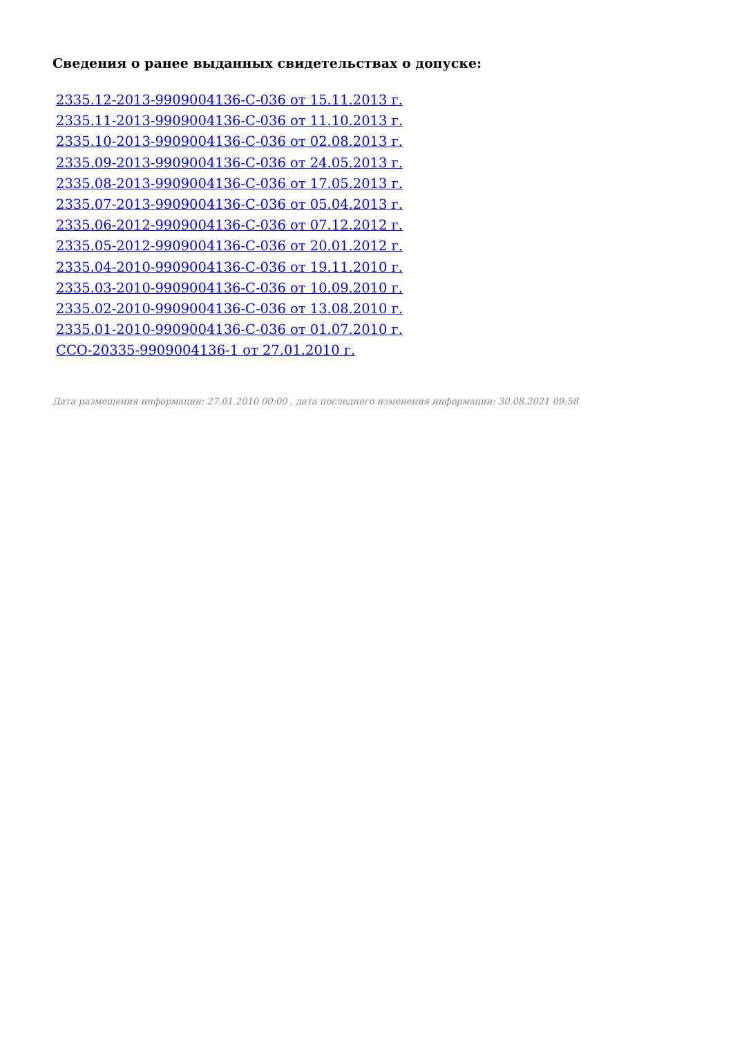Сведения о ранее выданных свидетельствах о допуске:
2335.12-2013-9909004136-С-036 от 15.11.2013 г.
2335.11-2013-9909004136-С-036 от 11.10.2013 г.
2335.10-2013-9909004136-С-036 от 02.08.2013 г.
2335.09-2013-9909004136-С-036 от 24.05.2013 г.
2335.08-2013-9909004136-С-036 от 17.05.2013 г.
2335.07-2013-9909004136-С-036 от 05.04.2013 г.
2335.06-2012-9909004136-С-036 от 07.12.2012 г.
2335.05-2012-9909004136-С-036 от 20.01.2012 г.
2335.04-2010-9909004136-С-036 от 19.11.2010 г.
2335.03-2010-9909004136-С-036 от 10.09.2010 г.
2335.02-2010-9909004136-С-036 от 13.08.2010 г.
2335.01-2010-9909004136-С-036 от 01.07.2010 г.
ССО-20335-9909004136-1 от 27.01.2010 г.
Дата размещения информации: 27.01.2010 00:00 , дата последнего изменения информации: 30.08.2021 09:58